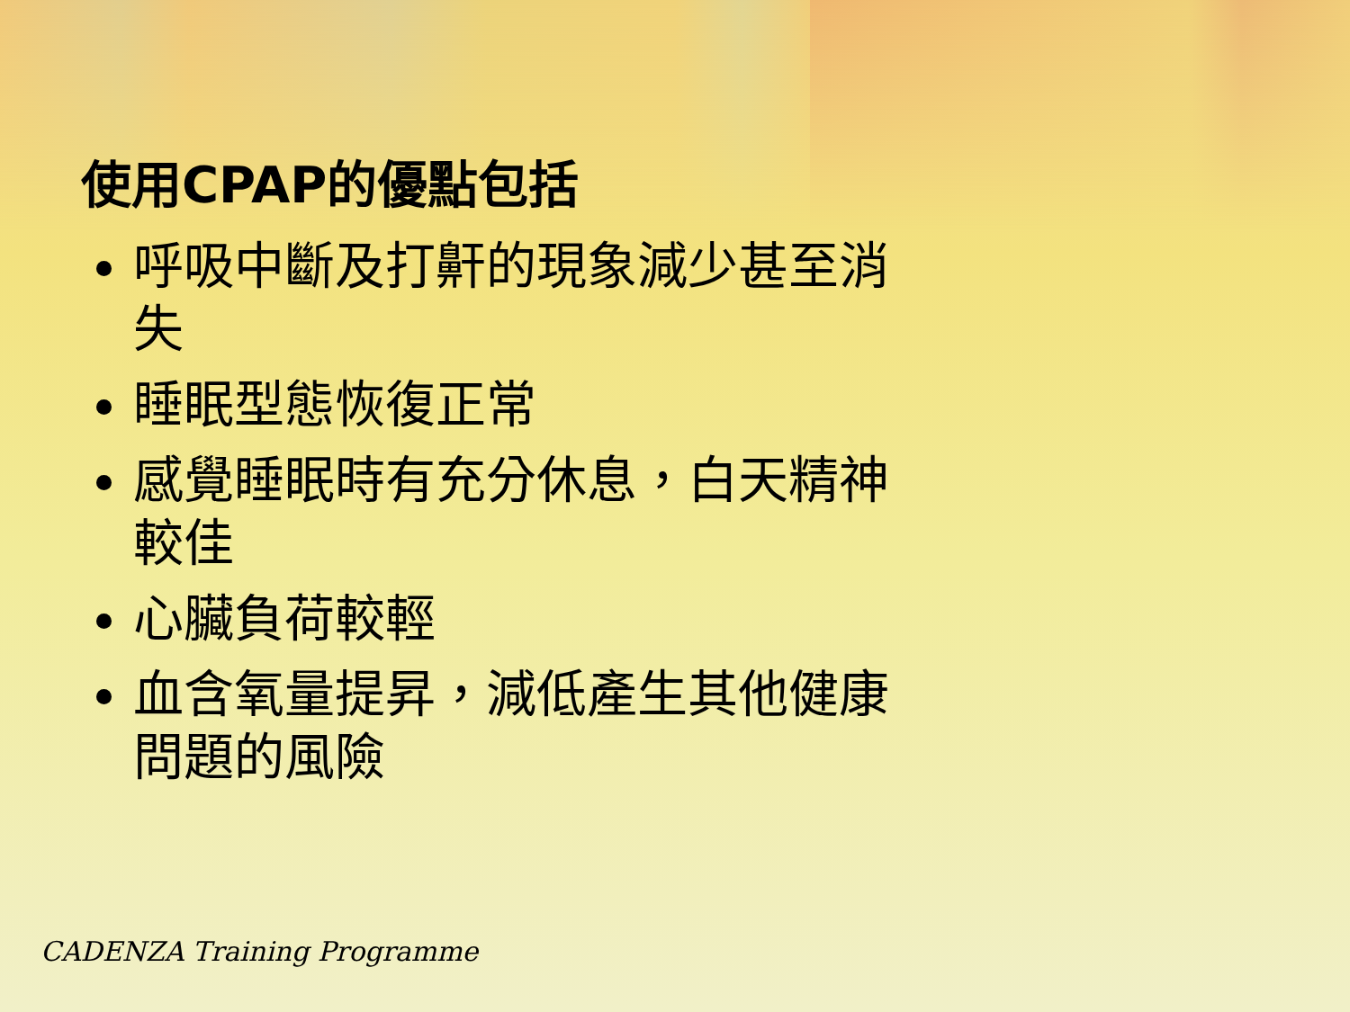使用CPAP的優點包括
呼吸中斷及打鼾的現象減少甚至消失
睡眠型態恢復正常
感覺睡眠時有充分休息，白天精神較佳
心臟負荷較輕
血含氧量提昇，減低產生其他健康問題的風險
CADENZA Training Programme